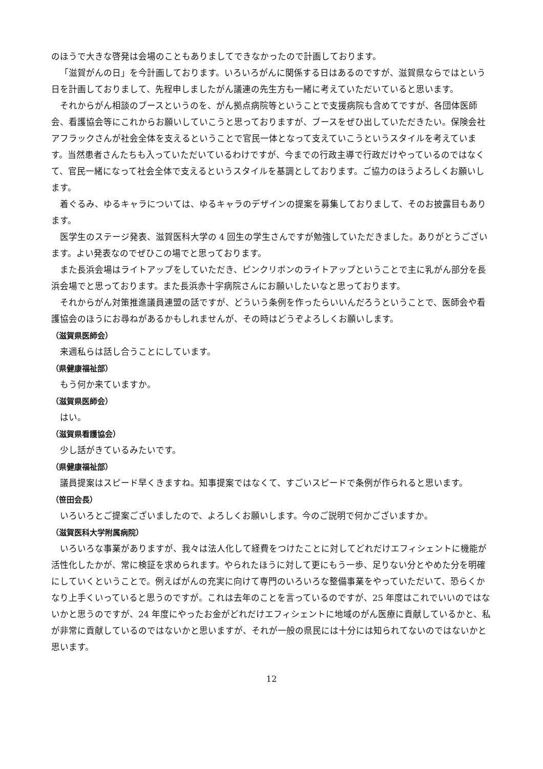のほうで大きな啓発は会場のこともありましてできなかったので計画しております。
「滋賀がんの日」を今計画しております。いろいろがんに関係する日はあるのですが、滋賀県ならではという日を計画しておりまして、先程申しましたがん議連の先生方も一緒に考えていただいていると思います。
それからがん相談のブースというのを、がん拠点病院等ということで支援病院も含めてですが、各団体医師会、看護協会等にこれからお願いしていこうと思っておりますが、ブースをぜひ出していただきたい。保険会社アフラックさんが社会全体を支えるということで官民一体となって支えていこうというスタイルを考えています。当然患者さんたちも入っていただいているわけですが、今までの行政主導で行政だけやっているのではなくて、官民一緒になって社会全体で支えるというスタイルを基調としております。ご協力のほうよろしくお願いします。
着ぐるみ、ゆるキャラについては、ゆるキャラのデザインの提案を募集しておりまして、そのお披露目もあります。
医学生のステージ発表、滋賀医科大学の 4 回生の学生さんですが勉強していただきました。ありがとうございます。よい発表なのでぜひこの場でと思っております。
また長浜会場はライトアップをしていただき、ピンクリボンのライトアップということで主に乳がん部分を長浜会場でと思っております。また長浜赤十字病院さんにお願いしたいなと思っております。
それからがん対策推進議員連盟の話ですが、どういう条例を作ったらいいんだろうということで、医師会や看護協会のほうにお尋ねがあるかもしれませんが、その時はどうぞよろしくお願いします。
（滋賀県医師会）
来週私らは話し合うことにしています。
（県健康福祉部）
もう何か来ていますか。
（滋賀県医師会）
はい。
（滋賀県看護協会）
少し話がきているみたいです。
（県健康福祉部）
議員提案はスピード早くきますね。知事提案ではなくて、すごいスピードで条例が作られると思います。
（笹田会長）
いろいろとご提案ございましたので、よろしくお願いします。今のご説明で何かございますか。
（滋賀医科大学附属病院）
いろいろな事業がありますが、我々は法人化して経費をつけたことに対してどれだけエフィシェントに機能が活性化したかが、常に検証を求められます。やられたほうに対して更にもう一歩、足りない分とやめた分を明確にしていくということで。例えばがんの充実に向けて専門のいろいろな整備事業をやっていただいて、恐らくかなり上手くいっていると思うのですが。これは去年のことを言っているのですが、25 年度はこれでいいのではないかと思うのですが、24 年度にやったお金がどれだけエフィシェントに地域のがん医療に貢献しているかと、私が非常に貢献しているのではないかと思いますが、それが一般の県民には十分には知られてないのではないかと思います。
12